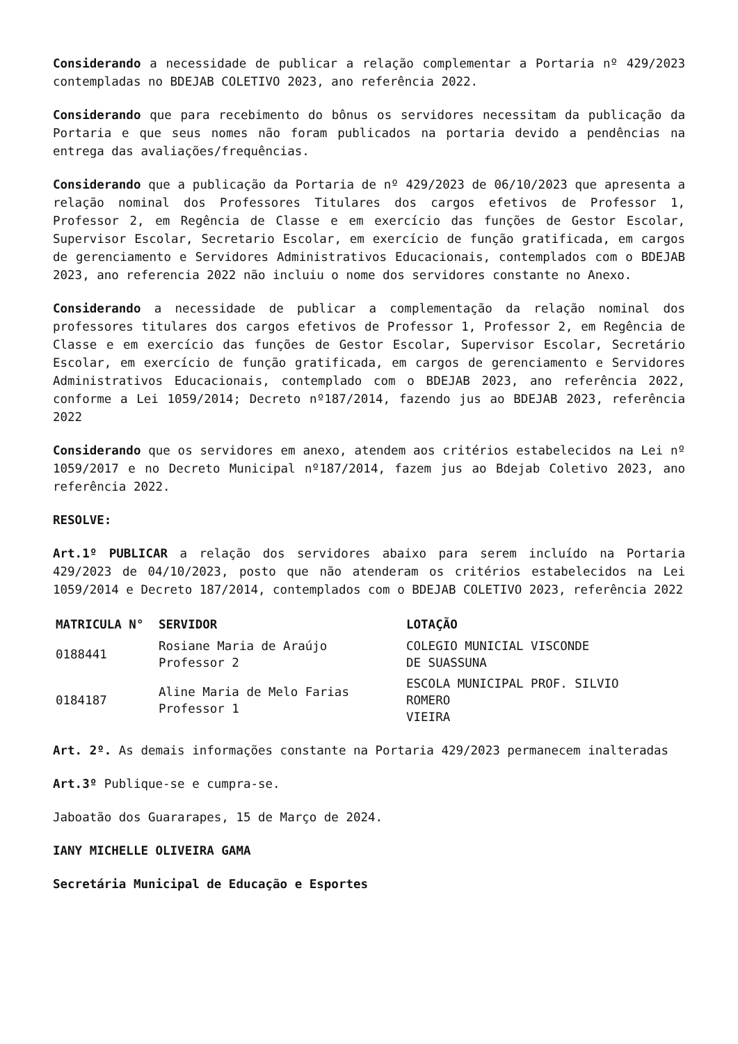Considerando a necessidade de publicar a relação complementar a Portaria nº 429/2023 contempladas no BDEJAB COLETIVO 2023, ano referência 2022.
Considerando que para recebimento do bônus os servidores necessitam da publicação da Portaria e que seus nomes não foram publicados na portaria devido a pendências na entrega das avaliações/frequências.
Considerando que a publicação da Portaria de nº 429/2023 de 06/10/2023 que apresenta a relação nominal dos Professores Titulares dos cargos efetivos de Professor 1, Professor 2, em Regência de Classe e em exercício das funções de Gestor Escolar, Supervisor Escolar, Secretario Escolar, em exercício de função gratificada, em cargos de gerenciamento e Servidores Administrativos Educacionais, contemplados com o BDEJAB 2023, ano referencia 2022 não incluiu o nome dos servidores constante no Anexo.
Considerando a necessidade de publicar a complementação da relação nominal dos professores titulares dos cargos efetivos de Professor 1, Professor 2, em Regência de Classe e em exercício das funções de Gestor Escolar, Supervisor Escolar, Secretário Escolar, em exercício de função gratificada, em cargos de gerenciamento e Servidores Administrativos Educacionais, contemplado com o BDEJAB 2023, ano referência 2022, conforme a Lei 1059/2014; Decreto nº187/2014, fazendo jus ao BDEJAB 2023, referência 2022
Considerando que os servidores em anexo, atendem aos critérios estabelecidos na Lei nº 1059/2017 e no Decreto Municipal nº187/2014, fazem jus ao Bdejab Coletivo 2023, ano referência 2022.
RESOLVE:
Art.1º PUBLICAR a relação dos servidores abaixo para serem incluído na Portaria 429/2023 de 04/10/2023, posto que não atenderam os critérios estabelecidos na Lei 1059/2014 e Decreto 187/2014, contemplados com o BDEJAB COLETIVO 2023, referência 2022
| MATRICULA N° | SERVIDOR | LOTAÇÃO |
| --- | --- | --- |
| 0188441 | Rosiane Maria de Araújo Professor 2 | COLEGIO MUNICIAL VISCONDE DE SUASSUNA |
| 0184187 | Aline Maria de Melo Farias Professor 1 | ESCOLA MUNICIPAL PROF. SILVIO ROMERO VIEIRA |
Art. 2º. As demais informações constante na Portaria 429/2023 permanecem inalteradas
Art.3º Publique-se e cumpra-se.
Jaboatão dos Guararapes, 15 de Março de 2024.
IANY MICHELLE OLIVEIRA GAMA
Secretária Municipal de Educação e Esportes